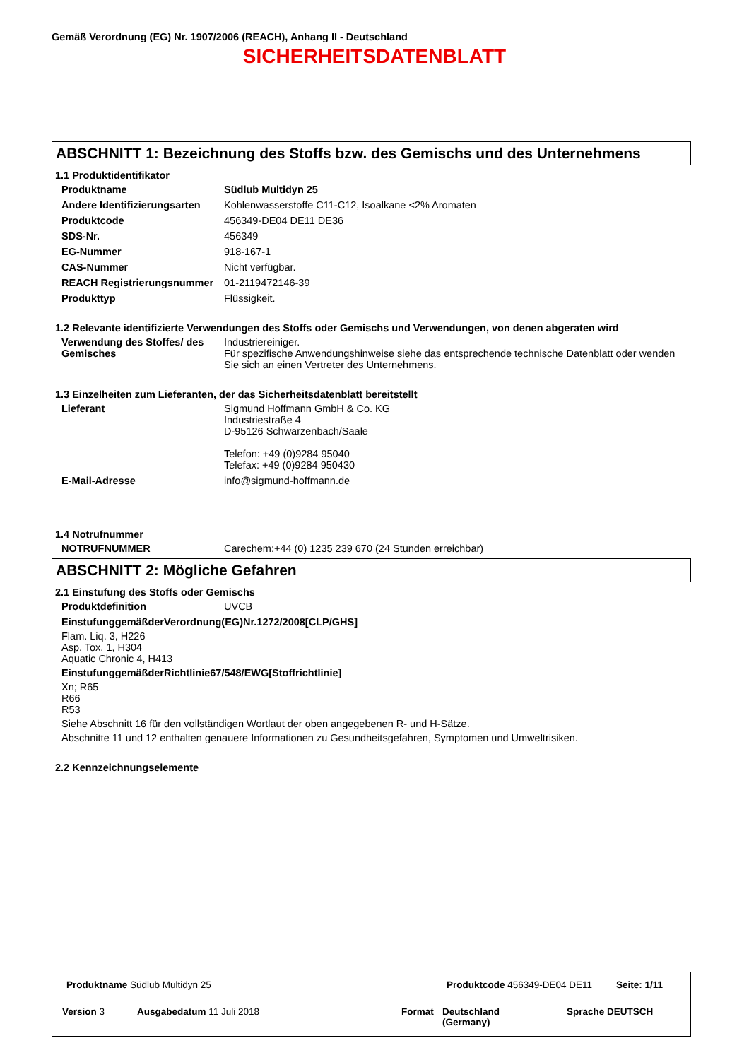Gemäß Verordnung (EG) Nr. 1907/2006 (REACH), Anhang II - Deutschland
SICHERHEITSDATENBLATT
ABSCHNITT 1: Bezeichnung des Stoffs bzw. des Gemischs und des Unternehmens
1.1 Produktidentifikator
Produktname Südlub Multidyn 25
Andere Identifizierungsarten
Kohlenwasserstoffe C11-C12, Isoalkane <2% Aromaten
Produktcode 456349-DE04 DE11 DE36
SDS-Nr. 456349
EG-Nummer 918-167-1
CAS-Nummer Nicht verfügbar.
REACH Registrierungsnummer 01-2119472146-39
Produkttyp Flüssigkeit.
1.2 Relevante identifizierte Verwendungen des Stoffs oder Gemischs und Verwendungen, von denen abgeraten wird
Verwendung des Stoffes/ des Gemisches
Industriereiniger.
Für spezifische Anwendungshinweise siehe das entsprechende technische Datenblatt oder wenden Sie sich an einen Vertreter des Unternehmens.
1.3 Einzelheiten zum Lieferanten, der das Sicherheitsdatenblatt bereitstellt
Lieferant Sigmund Hoffmann GmbH & Co. KG
Industriestraße 4
D-95126 Schwarzenbach/Saale
Telefon: +49 (0)9284 95040
Telefax: +49 (0)9284 950430
E-Mail-Adresse info@sigmund-hoffmann.de
1.4 Notrufnummer
NOTRUFNUMMER Carechem:+44 (0) 1235 239 670 (24 Stunden erreichbar)
ABSCHNITT 2: Mögliche Gefahren
2.1 Einstufung des Stoffs oder Gemischs
Produktdefinition UVCB
EinstufunggemäßderVerordnung(EG)Nr.1272/2008[CLP/GHS]
Flam. Liq. 3, H226
Asp. Tox. 1, H304
Aquatic Chronic 4, H413
EinstufunggemäßderRichtlinie67/548/EWG[Stoffrichtlinie]
Xn; R65
R66
R53
Siehe Abschnitt 16 für den vollständigen Wortlaut der oben angegebenen R- und H-Sätze.
Abschnitte 11 und 12 enthalten genauere Informationen zu Gesundheitsgefahren, Symptomen und Umweltrisiken.
2.2 Kennzeichnungselemente
Produktname Südlub Multidyn 25 Produktcode 456349-DE04 DE11 Seite: 1/11
Version 3 Ausgabedatum 11 Juli 2018 Format
Deutschland
(Germany)
Sprache DEUTSCH